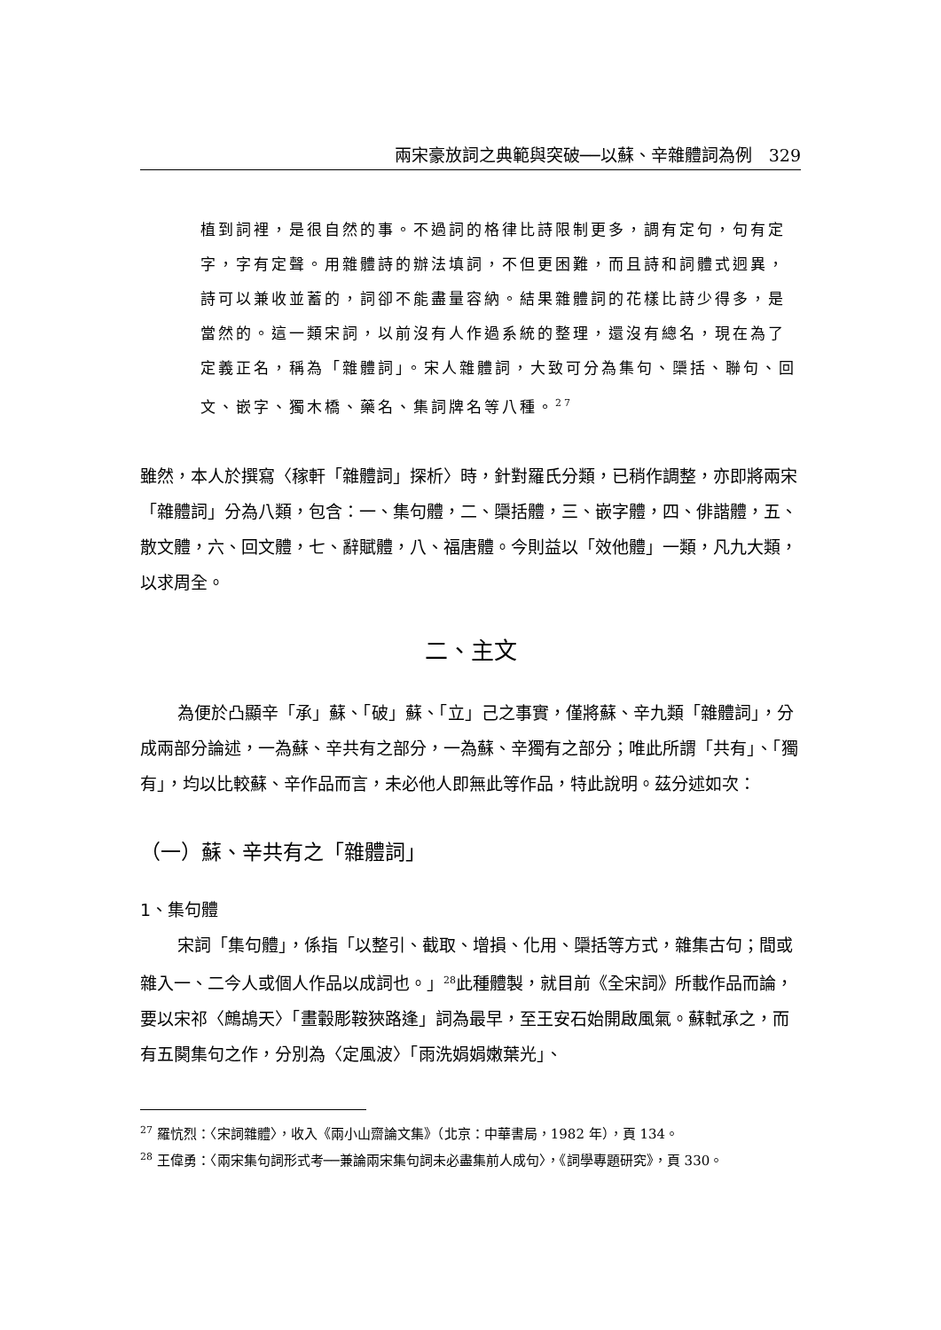兩宋豪放詞之典範與突破──以蘇、辛雜體詞為例　329
植到詞裡，是很自然的事。不過詞的格律比詩限制更多，調有定句，句有定字，字有定聲。用雜體詩的辦法填詞，不但更困難，而且詩和詞體式迥異，詩可以兼收並蓄的，詞卻不能盡量容納。結果雜體詞的花樣比詩少得多，是當然的。這一類宋詞，以前沒有人作過系統的整理，還沒有總名，現在為了定義正名，稱為「雜體詞」。宋人雜體詞，大致可分為集句、檃括、聯句、回文、嵌字、獨木橋、藥名、集詞牌名等八種。<sup>27</sup>
雖然，本人於撰寫〈稼軒「雜體詞」探析〉時，針對羅氏分類，已稍作調整，亦即將兩宋「雜體詞」分為八類，包含：一、集句體，二、檃括體，三、嵌字體，四、俳諧體，五、散文體，六、回文體，七、辭賦體，八、福唐體。今則益以「效他體」一類，凡九大類，以求周全。
二、主文
為便於凸顯辛「承」蘇、「破」蘇、「立」己之事實，僅將蘇、辛九類「雜體詞」，分成兩部分論述，一為蘇、辛共有之部分，一為蘇、辛獨有之部分；唯此所謂「共有」、「獨有」，均以比較蘇、辛作品而言，未必他人即無此等作品，特此說明。茲分述如次：
（一）蘇、辛共有之「雜體詞」
1、集句體
宋詞「集句體」，係指「以整引、截取、增損、化用、檃括等方式，雜集古句；間或雜入一、二今人或個人作品以成詞也。」<sup>28</sup>此種體製，就目前《全宋詞》所載作品而論，要以宋祁〈鷓鴣天〉「畫轂彫鞍狹路逢」詞為最早，至王安石始開啟風氣。蘇軾承之，而有五闋集句之作，分別為〈定風波〉「雨洗娟娟嫩葉光」、
<sup>27</sup> 羅忼烈：〈宋詞雜體〉，收入《兩小山齋論文集》（北京：中華書局，1982 年），頁 134。
<sup>28</sup> 王偉勇：〈兩宋集句詞形式考──兼論兩宋集句詞未必盡集前人成句〉，《詞學專題研究》，頁 330。